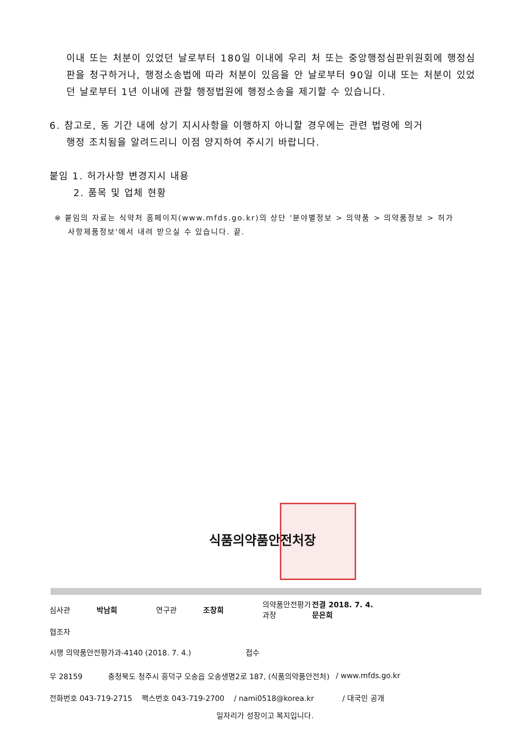이내 또는 처분이 있었던 날로부터 180일 이내에 우리 처 또는 중앙행정심판위원회에 행정심판을 청구하거나, 행정소송법에 따라 처분이 있음을 안 날로부터 90일 이내 또는 처분이 있었던 날로부터 1년 이내에 관할 행정법원에 행정소송을 제기할 수 있습니다.
6. 참고로, 동 기간 내에 상기 지시사항을 이행하지 아니할 경우에는 관련 법령에 의거
행정 조치됨을 알려드리니 이점 양지하여 주시기 바랍니다.
붙임 1. 허가사항 변경지시 내용
2. 품목 및 업체 현황
※ 붙임의 자료는 식약처 홈페이지(www.mfds.go.kr)의 상단 '분야별정보 > 의약품 > 의약품정보 > 허가
사항제품정보'에서 내려 받으실 수 있습니다. 끝.
식품의약품안전처장
심사관 박남희 연구관 조창희 의약품안전평가과장 전결 2018. 7. 4.
문은희
협조자
시행 의약품안전평가과-4140 (2018. 7. 4.) 접수
우 28159 충청북도 청주시 흥덕구 오송읍 오송생명2로 187, (식품의약품안전처) / www.mfds.go.kr
전화번호 043-719-2715 팩스번호 043-719-2700 / nami0518@korea.kr / 대국민 공개
일자리가 성장이고 복지입니다.